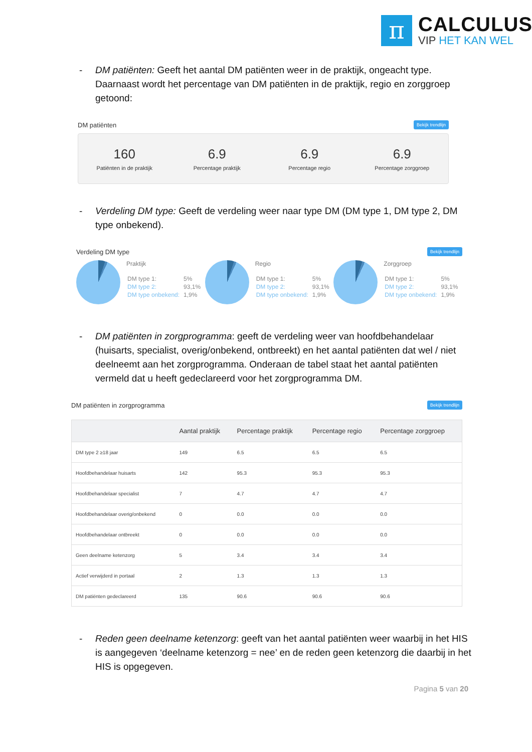π
CALCULUS
VIP HET KAN WEL
- DM patiënten: Geeft het aantal DM patiënten weer in de praktijk, ongeacht type. Daarnaast wordt het percentage van DM patiënten in de praktijk, regio en zorggroep getoond:
DM patiënten Bekijk trendlijn
160
Patiënten in de praktijk
6.9
Percentage praktijk
6.9
Percentage regio
6.9
Percentage zorggroep
- Verdeling DM type: Geeft de verdeling weer naar type DM (DM type 1, DM type 2, DM type onbekend).
Verdeling DM type Bekijk trendlijn
Praktijk
| DM type 1: | 5% |
| DM type 2: | 93,1% |
| DM type onbekend: | 1,9% |
Regio
| DM type 1: | 5% |
| DM type 2: | 93,1% |
| DM type onbekend: | 1,9% |
Zorggroep
| DM type 1: | 5% |
| DM type 2: | 93,1% |
| DM type onbekend: | 1,9% |
- DM patiënten in zorgprogramma: geeft de verdeling weer van hoofdbehandelaar (huisarts, specialist, overig/onbekend, ontbreekt) en het aantal patiënten dat wel / niet deelneemt aan het zorgprogramma. Onderaan de tabel staat het aantal patiënten vermeld dat u heeft gedeclareerd voor het zorgprogramma DM.
DM patiënten in zorgprogramma Bekijk trendlijn
| | Aantal praktijk | Percentage praktijk | Percentage regio | Percentage zorggroep |
| --- | --- | --- | --- | --- |
| DM type 2 ≥18 jaar | 149 | 6.5 | 6.5 | 6.5 |
| Hoofdbehandelaar huisarts | 142 | 95.3 | 95.3 | 95.3 |
| Hoofdbehandelaar specialist | 7 | 4.7 | 4.7 | 4.7 |
| Hoofdbehandelaar overig/onbekend | 0 | 0.0 | 0.0 | 0.0 |
| Hoofdbehandelaar ontbreekt | 0 | 0.0 | 0.0 | 0.0 |
| Geen deelname ketenzorg | 5 | 3.4 | 3.4 | 3.4 |
| Actief verwijderd in portaal | 2 | 1.3 | 1.3 | 1.3 |
| DM patiënten gedeclareerd | 135 | 90.6 | 90.6 | 90.6 |
- Reden geen deelname ketenzorg: geeft van het aantal patiënten weer waarbij in het HIS is aangegeven ‘deelname ketenzorg = nee’ en de reden geen ketenzorg die daarbij in het HIS is opgegeven.
Pagina 5 van 20